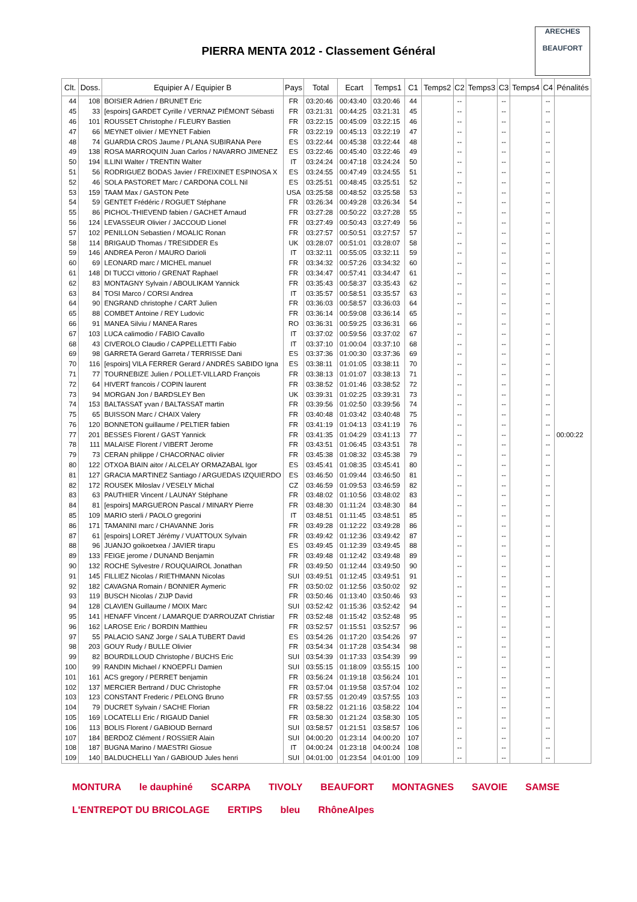PIERRA MENTA 2012 - Classement Général
ARECHES
BEAUFORT
| Clt. | Doss. | Equipier A / Equipier B | Pays | Total | Ecart | Temps1 | C1 | Temps2 | C2 | Temps3 | C3 | Temps4 | C4 | Pénalités |
| --- | --- | --- | --- | --- | --- | --- | --- | --- | --- | --- | --- | --- | --- | --- |
| 44 | 108 | BOISIER Adrien / BRUNET Eric | FR | 03:20:46 | 00:43:40 | 03:20:46 | 44 | | -- | | -- | | -- | |
| 45 | 33 | [espoirs] GARDET Cyrille / VERNAZ PIÉMONT Sébasti | FR | 03:21:31 | 00:44:25 | 03:21:31 | 45 | | -- | | -- | | -- | |
| 46 | 101 | ROUSSET Christophe / FLEURY Bastien | FR | 03:22:15 | 00:45:09 | 03:22:15 | 46 | | -- | | -- | | -- | |
| 47 | 66 | MEYNET olivier / MEYNET Fabien | FR | 03:22:19 | 00:45:13 | 03:22:19 | 47 | | -- | | -- | | -- | |
| 48 | 74 | GUARDIA CROS Jaume / PLANA SUBIRANA Pere | ES | 03:22:44 | 00:45:38 | 03:22:44 | 48 | | -- | | -- | | -- | |
| 49 | 138 | ROSA MARROQUIN Juan Carlos / NAVARRO JIMENEZ | ES | 03:22:46 | 00:45:40 | 03:22:46 | 49 | | -- | | -- | | -- | |
| 50 | 194 | ILLINI Walter / TRENTIN Walter | IT | 03:24:24 | 00:47:18 | 03:24:24 | 50 | | -- | | -- | | -- | |
| 51 | 56 | RODRIGUEZ BODAS Javier / FREIXINET ESPINOSA X | ES | 03:24:55 | 00:47:49 | 03:24:55 | 51 | | -- | | -- | | -- | |
| 52 | 46 | SOLA PASTORET Marc / CARDONA COLL Nil | ES | 03:25:51 | 00:48:45 | 03:25:51 | 52 | | -- | | -- | | -- | |
| 53 | 159 | TAAM Max / GASTON Pete | USA | 03:25:58 | 00:48:52 | 03:25:58 | 53 | | -- | | -- | | -- | |
| 54 | 59 | GENTET Frédéric / ROGUET Stéphane | FR | 03:26:34 | 00:49:28 | 03:26:34 | 54 | | -- | | -- | | -- | |
| 55 | 86 | PICHOL-THIEVEND fabien / GACHET Arnaud | FR | 03:27:28 | 00:50:22 | 03:27:28 | 55 | | -- | | -- | | -- | |
| 56 | 124 | LEVASSEUR Olivier / JACCOUD Lionel | FR | 03:27:49 | 00:50:43 | 03:27:49 | 56 | | -- | | -- | | -- | |
| 57 | 102 | PENILLON Sebastien / MOALIC Ronan | FR | 03:27:57 | 00:50:51 | 03:27:57 | 57 | | -- | | -- | | -- | |
| 58 | 114 | BRIGAUD Thomas / TRESIDDER Es | UK | 03:28:07 | 00:51:01 | 03:28:07 | 58 | | -- | | -- | | -- | |
| 59 | 146 | ANDREA Peron / MAURO Darioli | IT | 03:32:11 | 00:55:05 | 03:32:11 | 59 | | -- | | -- | | -- | |
| 60 | 69 | LEONARD marc / MICHEL manuel | FR | 03:34:32 | 00:57:26 | 03:34:32 | 60 | | -- | | -- | | -- | |
| 61 | 148 | DI TUCCI vittorio / GRENAT Raphael | FR | 03:34:47 | 00:57:41 | 03:34:47 | 61 | | -- | | -- | | -- | |
| 62 | 83 | MONTAGNY Sylvain / ABOULIKAM Yannick | FR | 03:35:43 | 00:58:37 | 03:35:43 | 62 | | -- | | -- | | -- | |
| 63 | 84 | TOSI Marco / CORSI Andrea | IT | 03:35:57 | 00:58:51 | 03:35:57 | 63 | | -- | | -- | | -- | |
| 64 | 90 | ENGRAND christophe / CART Julien | FR | 03:36:03 | 00:58:57 | 03:36:03 | 64 | | -- | | -- | | -- | |
| 65 | 88 | COMBET Antoine / REY Ludovic | FR | 03:36:14 | 00:59:08 | 03:36:14 | 65 | | -- | | -- | | -- | |
| 66 | 91 | MANEA Silviu / MANEA Rares | RO | 03:36:31 | 00:59:25 | 03:36:31 | 66 | | -- | | -- | | -- | |
| 67 | 103 | LUCA calimodio / FABIO Cavallo | IT | 03:37:02 | 00:59:56 | 03:37:02 | 67 | | -- | | -- | | -- | |
| 68 | 43 | CIVEROLO Claudio / CAPPELLETTI Fabio | IT | 03:37:10 | 01:00:04 | 03:37:10 | 68 | | -- | | -- | | -- | |
| 69 | 98 | GARRETA Gerard Garreta / TERRISSE Dani | ES | 03:37:36 | 01:00:30 | 03:37:36 | 69 | | -- | | -- | | -- | |
| 70 | 116 | [espoirs] VILA FERRER Gerard / ANDRÉS SABIDO Igna | ES | 03:38:11 | 01:01:05 | 03:38:11 | 70 | | -- | | -- | | -- | |
| 71 | 77 | TOURNEBIZE Julien / POLLET-VILLARD François | FR | 03:38:13 | 01:01:07 | 03:38:13 | 71 | | -- | | -- | | -- | |
| 72 | 64 | HIVERT francois / COPIN laurent | FR | 03:38:52 | 01:01:46 | 03:38:52 | 72 | | -- | | -- | | -- | |
| 73 | 94 | MORGAN Jon / BARDSLEY Ben | UK | 03:39:31 | 01:02:25 | 03:39:31 | 73 | | -- | | -- | | -- | |
| 74 | 153 | BALTASSAT yvan / BALTASSAT martin | FR | 03:39:56 | 01:02:50 | 03:39:56 | 74 | | -- | | -- | | -- | |
| 75 | 65 | BUISSON Marc / CHAIX Valery | FR | 03:40:48 | 01:03:42 | 03:40:48 | 75 | | -- | | -- | | -- | |
| 76 | 120 | BONNETON guillaume / PELTIER fabien | FR | 03:41:19 | 01:04:13 | 03:41:19 | 76 | | -- | | -- | | -- | |
| 77 | 201 | BESSES Florent / GAST Yannick | FR | 03:41:35 | 01:04:29 | 03:41:13 | 77 | | -- | | -- | | -- | 00:00:22 |
| 78 | 111 | MALAISE Florent / VIBERT Jerome | FR | 03:43:51 | 01:06:45 | 03:43:51 | 78 | | -- | | -- | | -- | |
| 79 | 73 | CERAN philippe / CHACORNAC olivier | FR | 03:45:38 | 01:08:32 | 03:45:38 | 79 | | -- | | -- | | -- | |
| 80 | 122 | OTXOA BIAIN aitor / ALCELAY ORMAZABAL Igor | ES | 03:45:41 | 01:08:35 | 03:45:41 | 80 | | -- | | -- | | -- | |
| 81 | 127 | GRACIA MARTINEZ Santiago / ARGUEDAS IZQUIERDO | ES | 03:46:50 | 01:09:44 | 03:46:50 | 81 | | -- | | -- | | -- | |
| 82 | 172 | ROUSEK Miloslav / VESELY Michal | CZ | 03:46:59 | 01:09:53 | 03:46:59 | 82 | | -- | | -- | | -- | |
| 83 | 63 | PAUTHIER Vincent / LAUNAY Stéphane | FR | 03:48:02 | 01:10:56 | 03:48:02 | 83 | | -- | | -- | | -- | |
| 84 | 81 | [espoirs] MARGUERON Pascal / MINARY Pierre | FR | 03:48:30 | 01:11:24 | 03:48:30 | 84 | | -- | | -- | | -- | |
| 85 | 109 | MARIO sterli / PAOLO gregorini | IT | 03:48:51 | 01:11:45 | 03:48:51 | 85 | | -- | | -- | | -- | |
| 86 | 171 | TAMANINI marc / CHAVANNE Joris | FR | 03:49:28 | 01:12:22 | 03:49:28 | 86 | | -- | | -- | | -- | |
| 87 | 61 | [espoirs] LORET Jérémy / VUATTOUX Sylvain | FR | 03:49:42 | 01:12:36 | 03:49:42 | 87 | | -- | | -- | | -- | |
| 88 | 96 | JUANJO goikoetxea / JAVIER tirapu | ES | 03:49:45 | 01:12:39 | 03:49:45 | 88 | | -- | | -- | | -- | |
| 89 | 133 | FEIGE jerome / DUNAND Benjamin | FR | 03:49:48 | 01:12:42 | 03:49:48 | 89 | | -- | | -- | | -- | |
| 90 | 132 | ROCHE Sylvestre / ROUQUAIROL Jonathan | FR | 03:49:50 | 01:12:44 | 03:49:50 | 90 | | -- | | -- | | -- | |
| 91 | 145 | FILLIEZ Nicolas / RIETHMANN Nicolas | SUI | 03:49:51 | 01:12:45 | 03:49:51 | 91 | | -- | | -- | | -- | |
| 92 | 182 | CAVAGNA Romain / BONNIER Aymeric | FR | 03:50:02 | 01:12:56 | 03:50:02 | 92 | | -- | | -- | | -- | |
| 93 | 119 | BUSCH Nicolas / ZIJP David | FR | 03:50:46 | 01:13:40 | 03:50:46 | 93 | | -- | | -- | | -- | |
| 94 | 128 | CLAVIEN Guillaume / MOIX Marc | SUI | 03:52:42 | 01:15:36 | 03:52:42 | 94 | | -- | | -- | | -- | |
| 95 | 141 | HENAFF Vincent / LAMARQUE D'ARROUZAT Christiar | FR | 03:52:48 | 01:15:42 | 03:52:48 | 95 | | -- | | -- | | -- | |
| 96 | 162 | LAROSE Eric / BORDIN Matthieu | FR | 03:52:57 | 01:15:51 | 03:52:57 | 96 | | -- | | -- | | -- | |
| 97 | 55 | PALACIO SANZ Jorge / SALA TUBERT David | ES | 03:54:26 | 01:17:20 | 03:54:26 | 97 | | -- | | -- | | -- | |
| 98 | 203 | GOUY Rudy / BULLE Olivier | FR | 03:54:34 | 01:17:28 | 03:54:34 | 98 | | -- | | -- | | -- | |
| 99 | 82 | BOURDILLOUD Christophe / BUCHS Eric | SUI | 03:54:39 | 01:17:33 | 03:54:39 | 99 | | -- | | -- | | -- | |
| 100 | 99 | RANDIN Michael / KNOEPFLI Damien | SUI | 03:55:15 | 01:18:09 | 03:55:15 | 100 | | -- | | -- | | -- | |
| 101 | 161 | ACS gregory / PERRET benjamin | FR | 03:56:24 | 01:19:18 | 03:56:24 | 101 | | -- | | -- | | -- | |
| 102 | 137 | MERCIER Bertrand / DUC Christophe | FR | 03:57:04 | 01:19:58 | 03:57:04 | 102 | | -- | | -- | | -- | |
| 103 | 123 | CONSTANT Frederic / PELONG Bruno | FR | 03:57:55 | 01:20:49 | 03:57:55 | 103 | | -- | | -- | | -- | |
| 104 | 79 | DUCRET Sylvain / SACHE Florian | FR | 03:58:22 | 01:21:16 | 03:58:22 | 104 | | -- | | -- | | -- | |
| 105 | 169 | LOCATELLI Eric / RIGAUD Daniel | FR | 03:58:30 | 01:21:24 | 03:58:30 | 105 | | -- | | -- | | -- | |
| 106 | 113 | BOLIS Florent / GABIOUD Bernard | SUI | 03:58:57 | 01:21:51 | 03:58:57 | 106 | | -- | | -- | | -- | |
| 107 | 184 | BERDOZ Clément / ROSSIER Alain | SUI | 04:00:20 | 01:23:14 | 04:00:20 | 107 | | -- | | -- | | -- | |
| 108 | 187 | BUGNA Marino / MAESTRI Giosue | IT | 04:00:24 | 01:23:18 | 04:00:24 | 108 | | -- | | -- | | -- | |
| 109 | 140 | BALDUCHELLI Yan / GABIOUD Jules henri | SUI | 04:01:00 | 01:23:54 | 04:01:00 | 109 | | -- | | -- | | -- | |
MONTURA le dauphiné SCARPA TIVOLY BEAUFORT MONTAGNES SAVOIE SAMSE L'ENTREPOT DU BRICOLAGE ERTIPS bleu RhôneAlpes